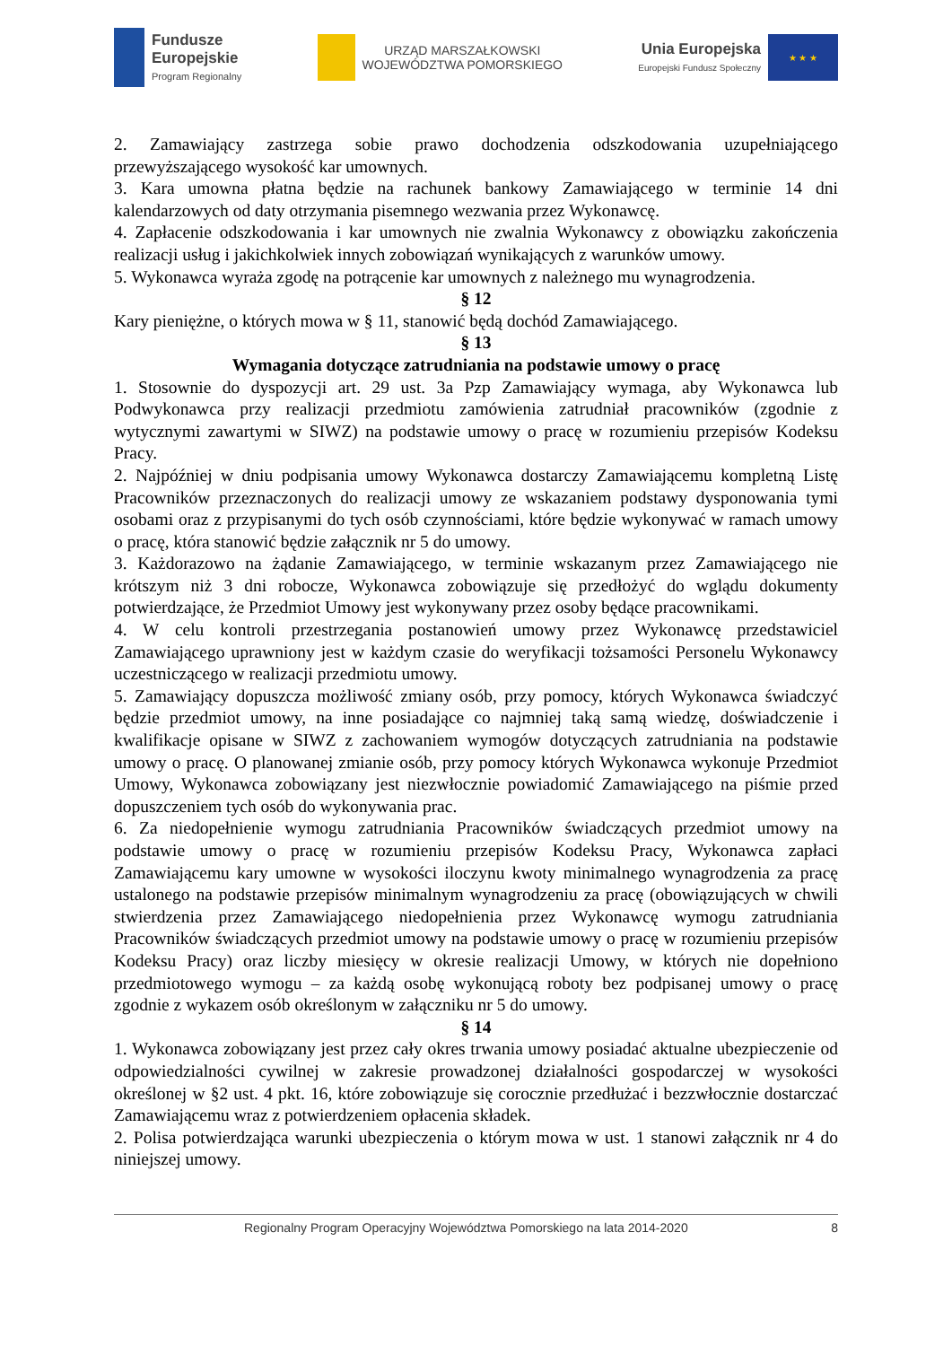Fundusze
Europejskie
Program Regionalny
URZĄD MARSZAŁKOWSKI
WOJEWÓDZTWA POMORSKIEGO
Unia Europejska
Europejski Fundusz Społeczny
★ ★ ★
2. Zamawiający zastrzega sobie prawo dochodzenia odszkodowania uzupełniającego przewyższającego wysokość kar umownych.
3. Kara umowna płatna będzie na rachunek bankowy Zamawiającego w terminie 14 dni kalendarzowych od daty otrzymania pisemnego wezwania przez Wykonawcę.
4. Zapłacenie odszkodowania i kar umownych nie zwalnia Wykonawcy z obowiązku zakończenia realizacji usług i jakichkolwiek innych zobowiązań wynikających z warunków umowy.
5. Wykonawca wyraża zgodę na potrącenie kar umownych z należnego mu wynagrodzenia.
§ 12
Kary pieniężne, o których mowa w § 11, stanowić będą dochód Zamawiającego.
§ 13
Wymagania dotyczące zatrudniania na podstawie umowy o pracę
1. Stosownie do dyspozycji art. 29 ust. 3a Pzp Zamawiający wymaga, aby Wykonawca lub Podwykonawca przy realizacji przedmiotu zamówienia zatrudniał pracowników (zgodnie z wytycznymi zawartymi w SIWZ) na podstawie umowy o pracę w rozumieniu przepisów Kodeksu Pracy.
2. Najpóźniej w dniu podpisania umowy Wykonawca dostarczy Zamawiającemu kompletną Listę Pracowników przeznaczonych do realizacji umowy ze wskazaniem podstawy dysponowania tymi osobami oraz z przypisanymi do tych osób czynnościami, które będzie wykonywać w ramach umowy o pracę, która stanowić będzie załącznik nr 5 do umowy.
3. Każdorazowo na żądanie Zamawiającego, w terminie wskazanym przez Zamawiającego nie krótszym niż 3 dni robocze, Wykonawca zobowiązuje się przedłożyć do wglądu dokumenty potwierdzające, że Przedmiot Umowy jest wykonywany przez osoby będące pracownikami.
4. W celu kontroli przestrzegania postanowień umowy przez Wykonawcę przedstawiciel Zamawiającego uprawniony jest w każdym czasie do weryfikacji tożsamości Personelu Wykonawcy uczestniczącego w realizacji przedmiotu umowy.
5. Zamawiający dopuszcza możliwość zmiany osób, przy pomocy, których Wykonawca świadczyć będzie przedmiot umowy, na inne posiadające co najmniej taką samą wiedzę, doświadczenie i kwalifikacje opisane w SIWZ z zachowaniem wymogów dotyczących zatrudniania na podstawie umowy o pracę. O planowanej zmianie osób, przy pomocy których Wykonawca wykonuje Przedmiot Umowy, Wykonawca zobowiązany jest niezwłocznie powiadomić Zamawiającego na piśmie przed dopuszczeniem tych osób do wykonywania prac.
6. Za niedopełnienie wymogu zatrudniania Pracowników świadczących przedmiot umowy na podstawie umowy o pracę w rozumieniu przepisów Kodeksu Pracy, Wykonawca zapłaci Zamawiającemu kary umowne w wysokości iloczynu kwoty minimalnego wynagrodzenia za pracę ustalonego na podstawie przepisów minimalnym wynagrodzeniu za pracę (obowiązujących w chwili stwierdzenia przez Zamawiającego niedopełnienia przez Wykonawcę wymogu zatrudniania Pracowników świadczących przedmiot umowy na podstawie umowy o pracę w rozumieniu przepisów Kodeksu Pracy) oraz liczby miesięcy w okresie realizacji Umowy, w których nie dopełniono przedmiotowego wymogu – za każdą osobę wykonującą roboty bez podpisanej umowy o pracę zgodnie z wykazem osób określonym w załączniku nr 5 do umowy.
§ 14
1. Wykonawca zobowiązany jest przez cały okres trwania umowy posiadać aktualne ubezpieczenie od odpowiedzialności cywilnej w zakresie prowadzonej działalności gospodarczej w wysokości określonej w §2 ust. 4 pkt. 16, które zobowiązuje się corocznie przedłużać i bezzwłocznie dostarczać Zamawiającemu wraz z potwierdzeniem opłacenia składek.
2. Polisa potwierdzająca warunki ubezpieczenia o którym mowa w ust. 1 stanowi załącznik nr 4 do niniejszej umowy.
Regionalny Program Operacyjny Województwa Pomorskiego na lata 2014-2020 8